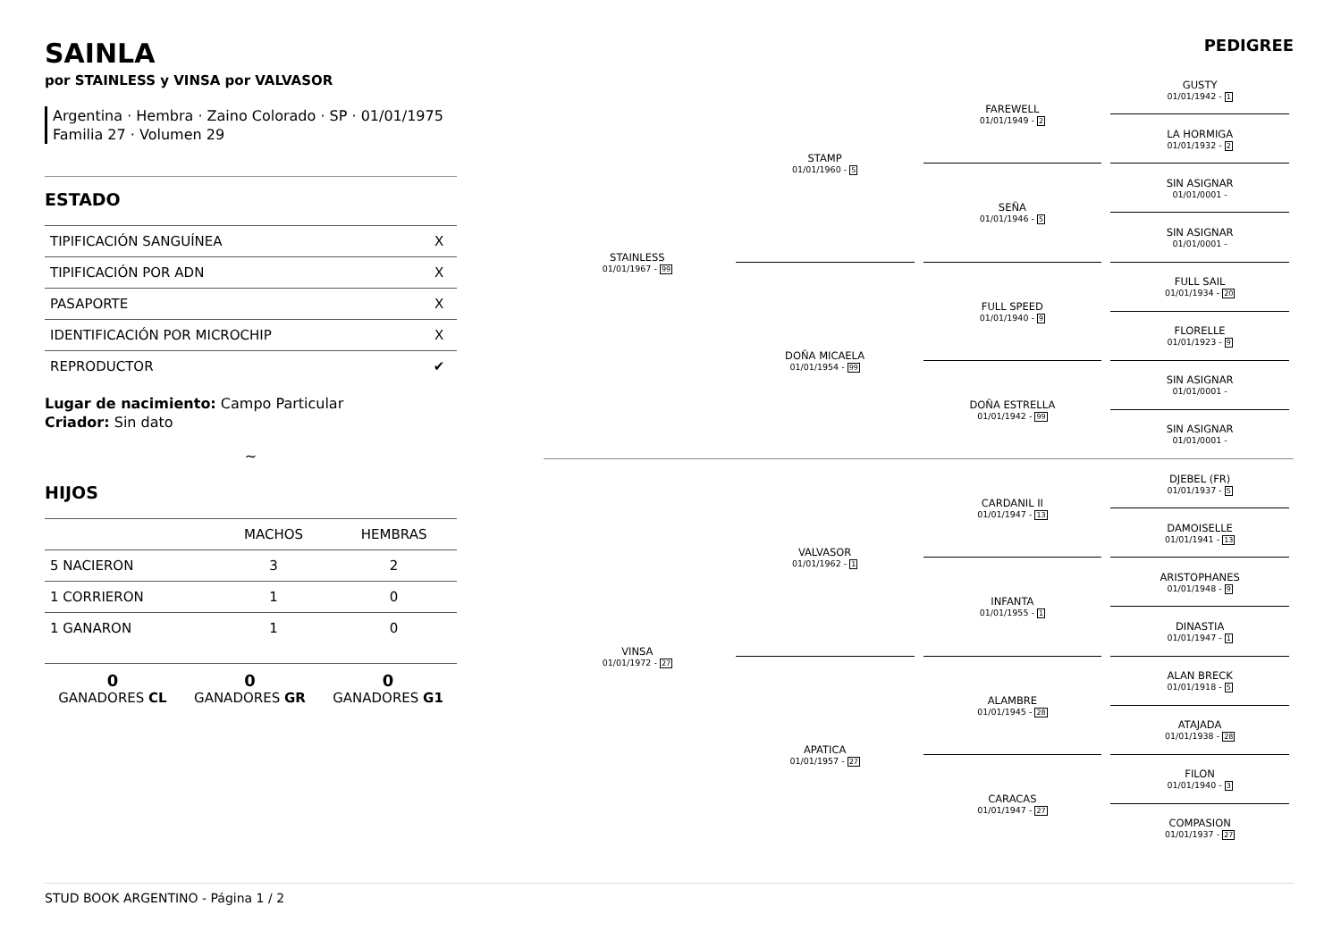SAINLA
por STAINLESS y VINSA por VALVASOR
Argentina · Hembra · Zaino Colorado · SP · 01/01/1975
Familia 27 · Volumen 29
ESTADO
| TIPIFICACIÓN SANGUÍNEA | X |
| TIPIFICACIÓN POR ADN | X |
| PASAPORTE | X |
| IDENTIFICACIÓN POR MICROCHIP | X |
| REPRODUCTOR | ✔ |
Lugar de nacimiento: Campo Particular
Criador: Sin dato
~
HIJOS
| | MACHOS | HEMBRAS |
| --- | --- | --- |
| 5 NACIERON | 3 | 2 |
| 1 CORRIERON | 1 | 0 |
| 1 GANARON | 1 | 0 |
0
GANADORES CL
0
GANADORES GR
0
GANADORES G1
PEDIGREE
STAINLESS
01/01/1967 - 99
STAMP
01/01/1960 - 5
DOÑA MICAELA
01/01/1954 - 99
FAREWELL
01/01/1949 - 2
SEÑA
01/01/1946 - 5
FULL SPEED
01/01/1940 - 9
DOÑA ESTRELLA
01/01/1942 - 99
GUSTY
01/01/1942 - 1
LA HORMIGA
01/01/1932 - 2
SIN ASIGNAR
01/01/0001 -
SIN ASIGNAR
01/01/0001 -
FULL SAIL
01/01/1934 - 20
FLORELLE
01/01/1923 - 9
SIN ASIGNAR
01/01/0001 -
SIN ASIGNAR
01/01/0001 -
VINSA
01/01/1972 - 27
VALVASOR
01/01/1962 - 1
APATICA
01/01/1957 - 27
CARDANIL II
01/01/1947 - 13
INFANTA
01/01/1955 - 1
ALAMBRE
01/01/1945 - 28
CARACAS
01/01/1947 - 27
DJEBEL (FR)
01/01/1937 - 5
DAMOISELLE
01/01/1941 - 13
ARISTOPHANES
01/01/1948 - 9
DINASTIA
01/01/1947 - 1
ALAN BRECK
01/01/1918 - 5
ATAJADA
01/01/1938 - 28
FILON
01/01/1940 - 3
COMPASION
01/01/1937 - 27
STUD BOOK ARGENTINO - Página 1 / 2